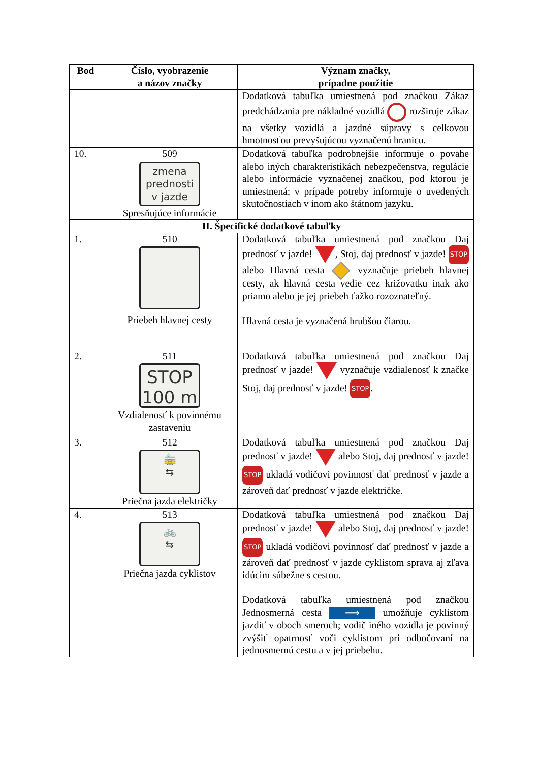| Bod | Číslo, vyobrazenie a názov značky | Význam značky, prípadne použitie |
| --- | --- | --- |
| | | Dodatková tabuľka umiestnená pod značkou Zákaz predchádzania pre nákladné vozidlá rozširuje zákaz na všetky vozidlá a jazdné súpravy s celkovou hmotnosťou prevyšujúcou vyznačenú hranicu. |
| 10. | 509 zmena prednosti v jazde Spresňujúce informácie | Dodatková tabuľka podrobnejšie informuje o povahe alebo iných charakteristikách nebezpečenstva, regulácie alebo informácie vyznačenej značkou, pod ktorou je umiestnená; v prípade potreby informuje o uvedených skutočnostiach v inom ako štátnom jazyku. |
| II. Špecifické dodatkové tabuľky | | |
| 1. | 510 Priebeh hlavnej cesty | Dodatková tabuľka umiestnená pod značkou Daj prednosť v jazde! , Stoj, daj prednosť v jazde! STOP alebo Hlavná cesta vyznačuje priebeh hlavnej cesty, ak hlavná cesta vedie cez križovatku inak ako priamo alebo je jej priebeh ťažko rozoznateľný. Hlavná cesta je vyznačená hrubšou čiarou. |
| 2. | 511 STOP 100 m Vzdialenosť k povinnému zastaveniu | Dodatková tabuľka umiestnená pod značkou Daj prednosť v jazde! vyznačuje vzdialenosť k značke Stoj, daj prednosť v jazde! STOP . |
| 3. | 512 🚋 ⇆ Priečna jazda električky | Dodatková tabuľka umiestnená pod značkou Daj prednosť v jazde! alebo Stoj, daj prednosť v jazde! STOP ukladá vodičovi povinnosť dať prednosť v jazde a zároveň dať prednosť v jazde električke. |
| 4. | 513 🚲 ⇆ Priečna jazda cyklistov | Dodatková tabuľka umiestnená pod značkou Daj prednosť v jazde! alebo Stoj, daj prednosť v jazde! STOP ukladá vodičovi povinnosť dať prednosť v jazde a zároveň dať prednosť v jazde cyklistom sprava aj zľava idúcim súbežne s cestou. Dodatková tabuľka umiestnená pod značkou Jednosmerná cesta ⟹ umožňuje cyklistom jazdiť v oboch smeroch; vodič iného vozidla je povinný zvýšiť opatrnosť voči cyklistom pri odbočovaní na jednosmernú cestu a v jej priebehu. |